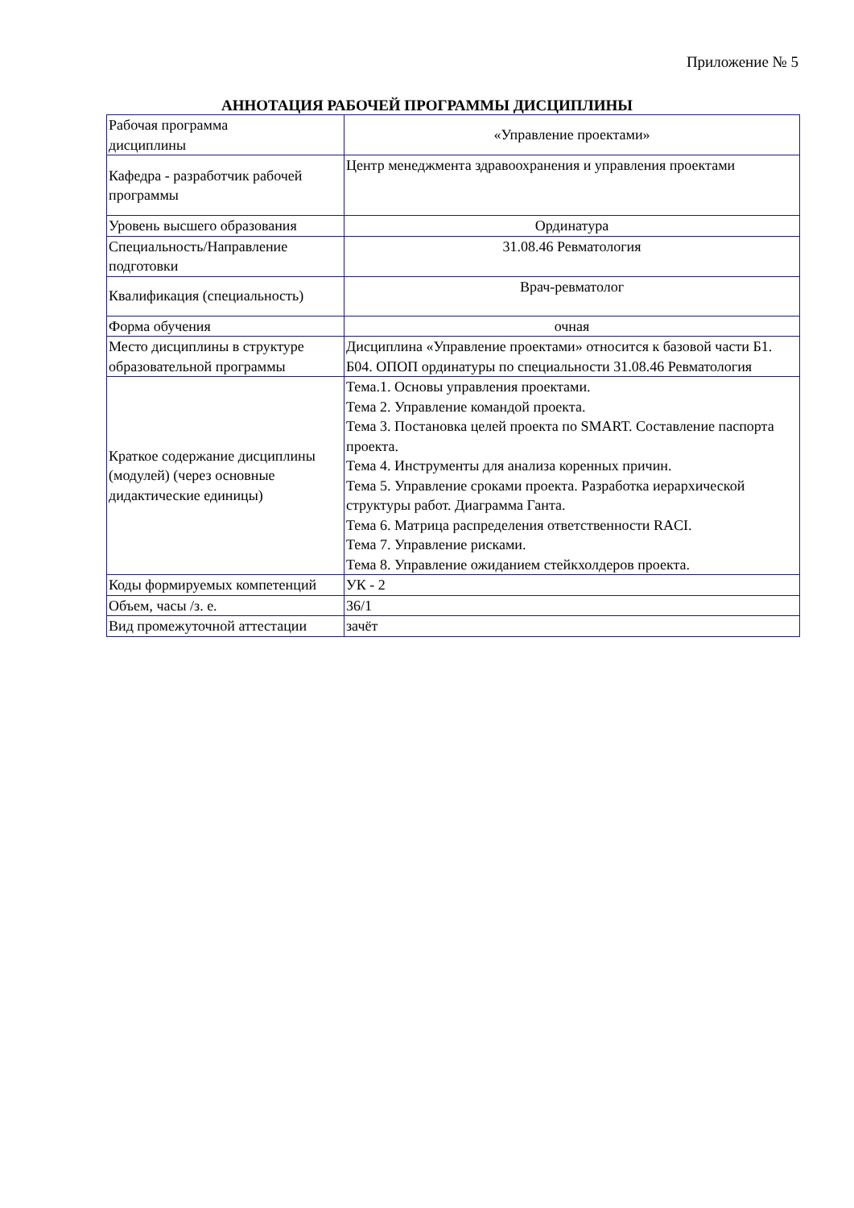Приложение № 5
АННОТАЦИЯ РАБОЧЕЙ ПРОГРАММЫ ДИСЦИПЛИНЫ
| Рабочая программа дисциплины | «Управление проектами» |
| Кафедра - разработчик рабочей программы | Центр менеджмента здравоохранения и управления проектами |
| Уровень высшего образования | Ординатура |
| Специальность/Направление подготовки | 31.08.46 Ревматология |
| Квалификация (специальность) | Врач-ревматолог |
| Форма обучения | очная |
| Место дисциплины в структуре образовательной программы | Дисциплина «Управление проектами» относится к базовой части Б1. Б04. ОПОП ординатуры по специальности 31.08.46 Ревматология |
| Краткое содержание дисциплины (модулей) (через основные дидактические единицы) | Тема.1. Основы управления проектами. Тема 2. Управление командой проекта. Тема 3. Постановка целей проекта по SMART. Составление паспорта проекта. Тема 4. Инструменты для анализа коренных причин. Тема 5. Управление сроками проекта. Разработка иерархической структуры работ. Диаграмма Ганта. Тема 6. Матрица распределения ответственности RACI. Тема 7. Управление рисками. Тема 8. Управление ожиданием стейкхолдеров проекта. |
| Коды формируемых компетенций | УК - 2 |
| Объем, часы /з. е. | 36/1 |
| Вид промежуточной аттестации | зачёт |